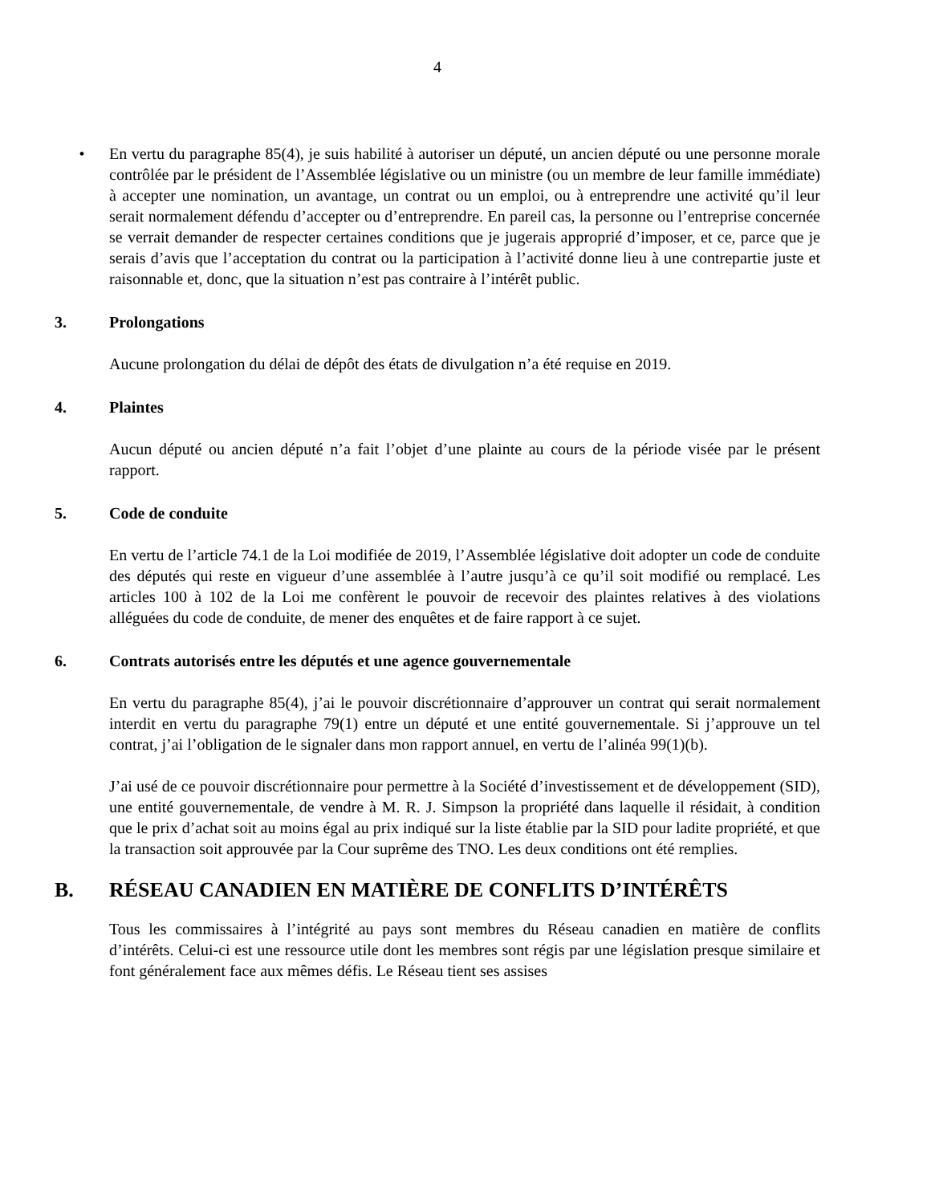4
• En vertu du paragraphe 85(4), je suis habilité à autoriser un député, un ancien député ou une personne morale contrôlée par le président de l’Assemblée législative ou un ministre (ou un membre de leur famille immédiate) à accepter une nomination, un avantage, un contrat ou un emploi, ou à entreprendre une activité qu’il leur serait normalement défendu d’accepter ou d’entreprendre. En pareil cas, la personne ou l’entreprise concernée se verrait demander de respecter certaines conditions que je jugerais approprié d’imposer, et ce, parce que je serais d’avis que l’acceptation du contrat ou la participation à l’activité donne lieu à une contrepartie juste et raisonnable et, donc, que la situation n’est pas contraire à l’intérêt public.
3. Prolongations
Aucune prolongation du délai de dépôt des états de divulgation n’a été requise en 2019.
4. Plaintes
Aucun député ou ancien député n’a fait l’objet d’une plainte au cours de la période visée par le présent rapport.
5. Code de conduite
En vertu de l’article 74.1 de la Loi modifiée de 2019, l’Assemblée législative doit adopter un code de conduite des députés qui reste en vigueur d’une assemblée à l’autre jusqu’à ce qu’il soit modifié ou remplacé. Les articles 100 à 102 de la Loi me confèrent le pouvoir de recevoir des plaintes relatives à des violations alléguées du code de conduite, de mener des enquêtes et de faire rapport à ce sujet.
6. Contrats autorisés entre les députés et une agence gouvernementale
En vertu du paragraphe 85(4), j’ai le pouvoir discrétionnaire d’approuver un contrat qui serait normalement interdit en vertu du paragraphe 79(1) entre un député et une entité gouvernementale. Si j’approuve un tel contrat, j’ai l’obligation de le signaler dans mon rapport annuel, en vertu de l’alinéa 99(1)(b).
J’ai usé de ce pouvoir discrétionnaire pour permettre à la Société d’investissement et de développement (SID), une entité gouvernementale, de vendre à M. R. J. Simpson la propriété dans laquelle il résidait, à condition que le prix d’achat soit au moins égal au prix indiqué sur la liste établie par la SID pour ladite propriété, et que la transaction soit approuvée par la Cour suprême des TNO. Les deux conditions ont été remplies.
B. RÉSEAU CANADIEN EN MATIÈRE DE CONFLITS D’INTÉRÊTS
Tous les commissaires à l’intégrité au pays sont membres du Réseau canadien en matière de conflits d’intérêts. Celui-ci est une ressource utile dont les membres sont régis par une législation presque similaire et font généralement face aux mêmes défis. Le Réseau tient ses assises